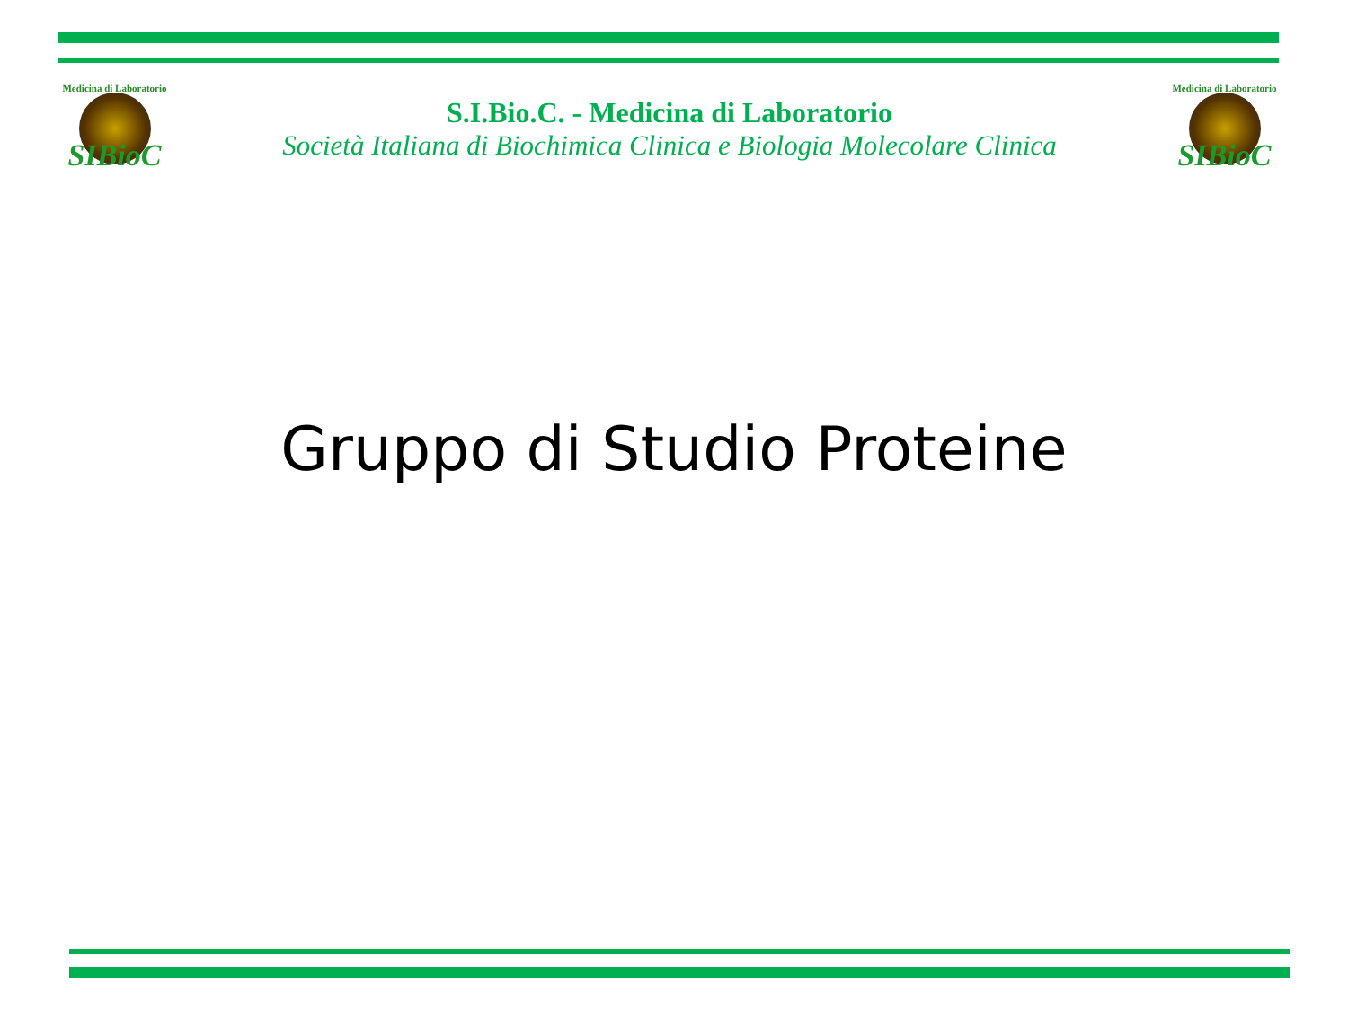Medicina di Laboratorio
SIBioC
S.I.Bio.C. - Medicina di Laboratorio
Società Italiana di Biochimica Clinica e Biologia Molecolare Clinica
Medicina di Laboratorio
SIBioC
Gruppo di Studio Proteine